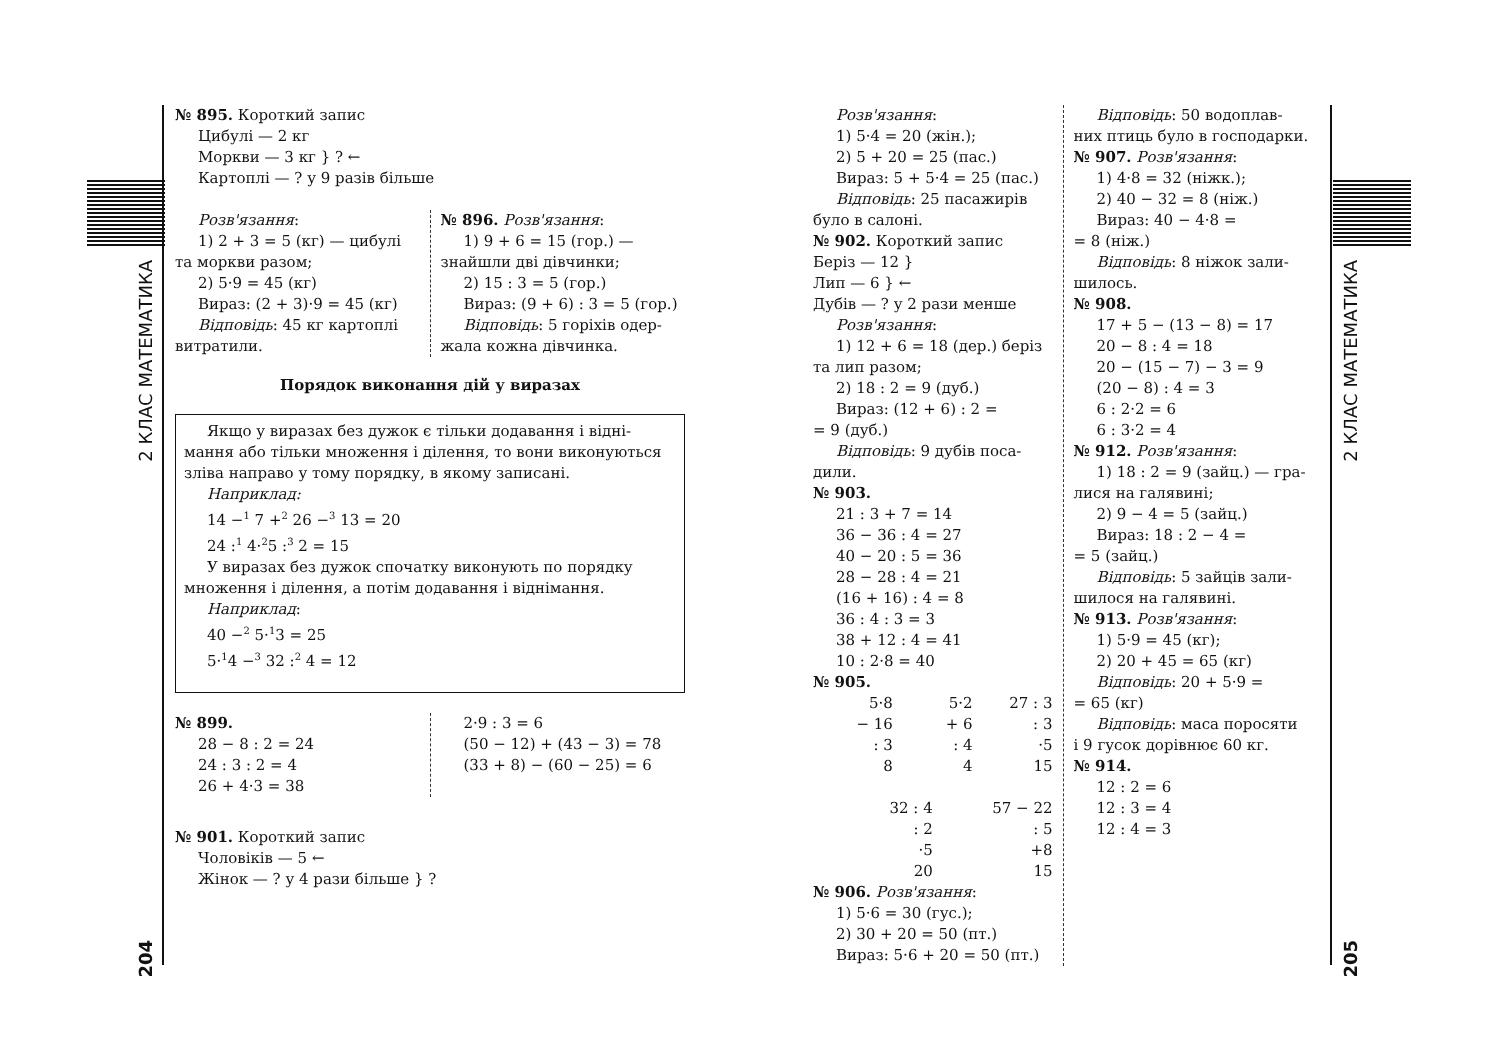2 КЛАС МАТЕМАТИКА
204
2 КЛАС МАТЕМАТИКА
205
№ 895. Короткий запис
Цибулі — 2 кг
Моркви — 3 кг } ? ←
Картоплі — ? у 9 разів більше
Розв'язання:
1) 2 + 3 = 5 (кг) — цибулі
та моркви разом;
2) 5·9 = 45 (кг)
Вираз: (2 + 3)·9 = 45 (кг)
Відповідь: 45 кг картоплі
витратили.
№ 896. Розв'язання:
1) 9 + 6 = 15 (гор.) —
знайшли дві дівчинки;
2) 15 : 3 = 5 (гор.)
Вираз: (9 + 6) : 3 = 5 (гор.)
Відповідь: 5 горіхів одер-
жала кожна дівчинка.
Порядок виконання дій у виразах
Якщо у виразах без дужок є тільки додавання і відні-
мання або тільки множення і ділення, то вони виконуються зліва направо у тому порядку, в якому записані.
Наприклад:
14 −<sup>1</sup> 7 +<sup>2</sup> 26 −<sup>3</sup> 13 = 20
24 :<sup>1</sup> 4·<sup>2</sup>5 :<sup>3</sup> 2 = 15
У виразах без дужок спочатку виконують по порядку
множення і ділення, а потім додавання і віднімання.
Наприклад:
40 −<sup>2</sup> 5·<sup>1</sup>3 = 25
5·<sup>1</sup>4 −<sup>3</sup> 32 :<sup>2</sup> 4 = 12
№ 899.
28 − 8 : 2 = 24
24 : 3 : 2 = 4
26 + 4·3 = 38
2·9 : 3 = 6
(50 − 12) + (43 − 3) = 78
(33 + 8) − (60 − 25) = 6
№ 901. Короткий запис
Чоловіків — 5 ←
Жінок — ? у 4 рази більше } ?
Розв'язання:
1) 5·4 = 20 (жін.);
2) 5 + 20 = 25 (пас.)
Вираз: 5 + 5·4 = 25 (пас.)
Відповідь: 25 пасажирів
було в салоні.
№ 902. Короткий запис
Беріз — 12 }
Лип — 6 } ←
Дубів — ? у 2 рази менше
Розв'язання:
1) 12 + 6 = 18 (дер.) беріз
та лип разом;
2) 18 : 2 = 9 (дуб.)
Вираз: (12 + 6) : 2 =
= 9 (дуб.)
Відповідь: 9 дубів поса-
дили.
№ 903.
21 : 3 + 7 = 14
36 − 36 : 4 = 27
40 − 20 : 5 = 36
28 − 28 : 4 = 21
(16 + 16) : 4 = 8
36 : 4 : 3 = 3
38 + 12 : 4 = 41
10 : 2·8 = 40
№ 905.
5·8
− 16
: 3
8
5·2
+ 6
: 4
4
27 : 3
: 3
·5
15
32 : 4
: 2
·5
20
57 − 22
: 5
+8
15
№ 906. Розв'язання:
1) 5·6 = 30 (гус.);
2) 30 + 20 = 50 (пт.)
Вираз: 5·6 + 20 = 50 (пт.)
Відповідь: 50 водоплав-
них птиць було в господарки.
№ 907. Розв'язання:
1) 4·8 = 32 (ніжк.);
2) 40 − 32 = 8 (ніж.)
Вираз: 40 − 4·8 =
= 8 (ніж.)
Відповідь: 8 ніжок зали-
шилось.
№ 908.
17 + 5 − (13 − 8) = 17
20 − 8 : 4 = 18
20 − (15 − 7) − 3 = 9
(20 − 8) : 4 = 3
6 : 2·2 = 6
6 : 3·2 = 4
№ 912. Розв'язання:
1) 18 : 2 = 9 (зайц.) — гра-
лися на галявині;
2) 9 − 4 = 5 (зайц.)
Вираз: 18 : 2 − 4 =
= 5 (зайц.)
Відповідь: 5 зайців зали-
шилося на галявині.
№ 913. Розв'язання:
1) 5·9 = 45 (кг);
2) 20 + 45 = 65 (кг)
Відповідь: 20 + 5·9 =
= 65 (кг)
Відповідь: маса поросяти
і 9 гусок дорівнює 60 кг.
№ 914.
12 : 2 = 6
12 : 3 = 4
12 : 4 = 3